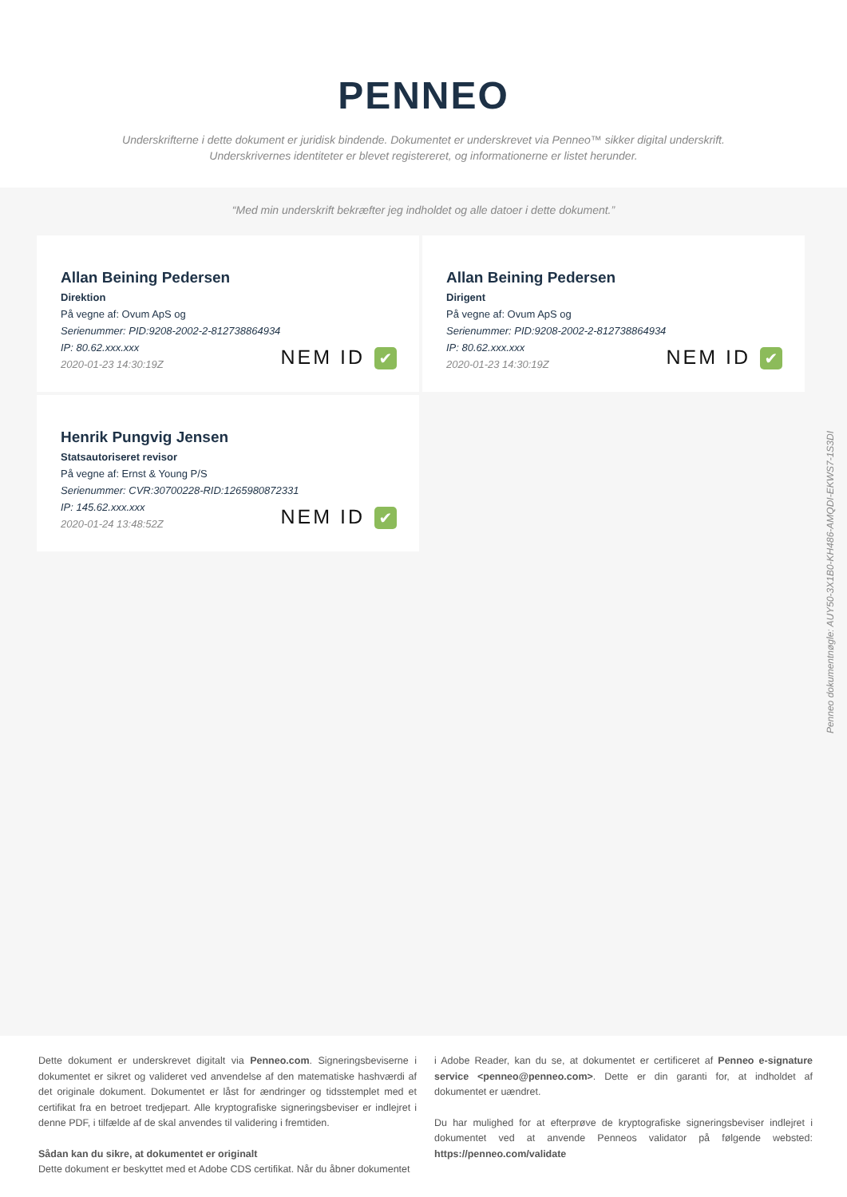PENNEO
Underskrifterne i dette dokument er juridisk bindende. Dokumentet er underskrevet via Penneo™ sikker digital underskrift.
Underskrivernes identiteter er blevet registereret, og informationerne er listet herunder.
“Med min underskrift bekræfter jeg indholdet og alle datoer i dette dokument.”
Allan Beining Pedersen
Direktion
På vegne af: Ovum ApS og
Serienummer: PID:9208-2002-2-812738864934
IP: 80.62.xxx.xxx
2020-01-23 14:30:19Z
NEM ID ✔
Allan Beining Pedersen
Dirigent
På vegne af: Ovum ApS og
Serienummer: PID:9208-2002-2-812738864934
IP: 80.62.xxx.xxx
2020-01-23 14:30:19Z
NEM ID ✔
Henrik Pungvig Jensen
Statsautoriseret revisor
På vegne af: Ernst & Young P/S
Serienummer: CVR:30700228-RID:1265980872331
IP: 145.62.xxx.xxx
2020-01-24 13:48:52Z
NEM ID ✔
Penneo dokumentnøgle: AUY50-3X1B0-KH486-AMQDI-EKWS7-1S3DI
Dette dokument er underskrevet digitalt via Penneo.com. Signeringsbeviserne i dokumentet er sikret og valideret ved anvendelse af den matematiske hashværdi af det originale dokument. Dokumentet er låst for ændringer og tidsstemplet med et certifikat fra en betroet tredjepart. Alle kryptografiske signeringsbeviser er indlejret i denne PDF, i tilfælde af de skal anvendes til validering i fremtiden.
Sådan kan du sikre, at dokumentet er originalt
Dette dokument er beskyttet med et Adobe CDS certifikat. Når du åbner dokumentet
i Adobe Reader, kan du se, at dokumentet er certificeret af Penneo e-signature service <penneo@penneo.com>. Dette er din garanti for, at indholdet af dokumentet er uændret.
Du har mulighed for at efterprøve de kryptografiske signeringsbeviser indlejret i dokumentet ved at anvende Penneos validator på følgende websted: https://penneo.com/validate